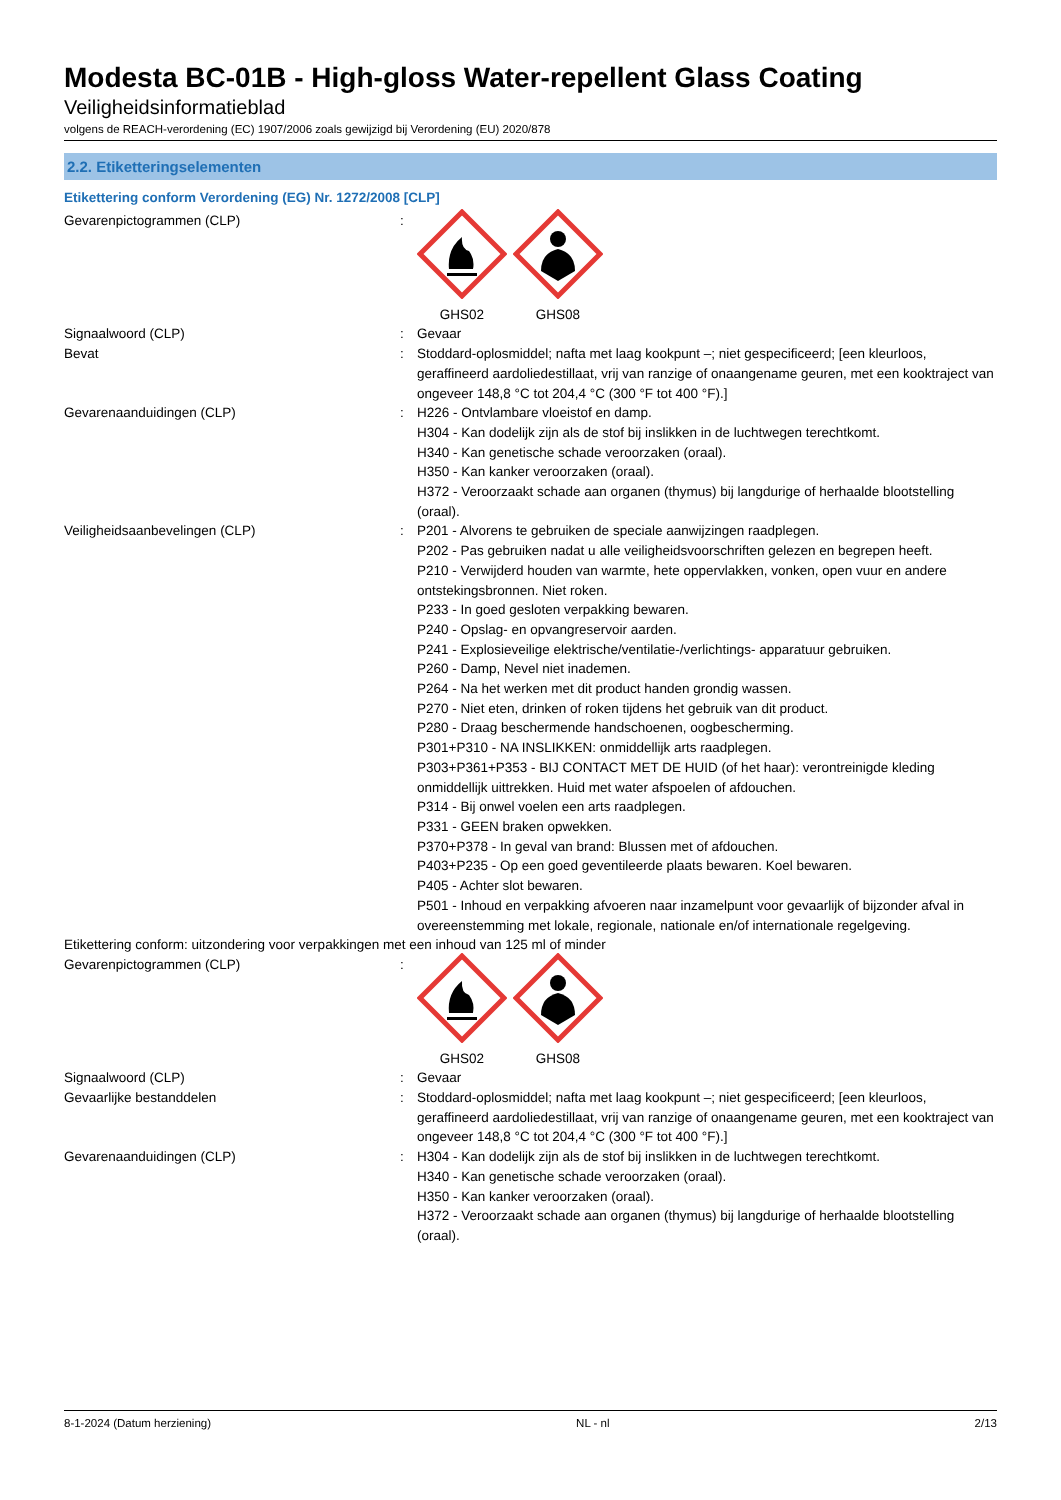Modesta BC-01B - High-gloss Water-repellent Glass Coating
Veiligheidsinformatieblad
volgens de REACH-verordening (EC) 1907/2006 zoals gewijzigd bij Verordening (EU) 2020/878
2.2. Etiketteringselementen
Etikettering conform Verordening (EG) Nr. 1272/2008 [CLP]
Gevarenpictogrammen (CLP) :
GHS02
GHS08
Signaalwoord (CLP) : Gevaar
Bevat : Stoddard-oplosmiddel; nafta met laag kookpunt –; niet gespecificeerd; [een kleurloos, geraffineerd aardoliedestillaat, vrij van ranzige of onaangename geuren, met een kooktraject van ongeveer 148,8 °C tot 204,4 °C (300 °F tot 400 °F).]
Gevarenaanduidingen (CLP) : H226 - Ontvlambare vloeistof en damp.
H304 - Kan dodelijk zijn als de stof bij inslikken in de luchtwegen terechtkomt.
H340 - Kan genetische schade veroorzaken (oraal).
H350 - Kan kanker veroorzaken (oraal).
H372 - Veroorzaakt schade aan organen (thymus) bij langdurige of herhaalde blootstelling (oraal).
Veiligheidsaanbevelingen (CLP) : P201 - Alvorens te gebruiken de speciale aanwijzingen raadplegen.
P202 - Pas gebruiken nadat u alle veiligheidsvoorschriften gelezen en begrepen heeft.
P210 - Verwijderd houden van warmte, hete oppervlakken, vonken, open vuur en andere ontstekingsbronnen. Niet roken.
P233 - In goed gesloten verpakking bewaren.
P240 - Opslag- en opvangreservoir aarden.
P241 - Explosieveilige elektrische/ventilatie-/verlichtings- apparatuur gebruiken.
P260 - Damp, Nevel niet inademen.
P264 - Na het werken met dit product handen grondig wassen.
P270 - Niet eten, drinken of roken tijdens het gebruik van dit product.
P280 - Draag beschermende handschoenen, oogbescherming.
P301+P310 - NA INSLIKKEN: onmiddellijk arts raadplegen.
P303+P361+P353 - BIJ CONTACT MET DE HUID (of het haar): verontreinigde kleding onmiddellijk uittrekken. Huid met water afspoelen of afdouchen.
P314 - Bij onwel voelen een arts raadplegen.
P331 - GEEN braken opwekken.
P370+P378 - In geval van brand: Blussen met of afdouchen.
P403+P235 - Op een goed geventileerde plaats bewaren. Koel bewaren.
P405 - Achter slot bewaren.
P501 - Inhoud en verpakking afvoeren naar inzamelpunt voor gevaarlijk of bijzonder afval in overeenstemming met lokale, regionale, nationale en/of internationale regelgeving.
Etikettering conform: uitzondering voor verpakkingen met een inhoud van 125 ml of minder
Gevarenpictogrammen (CLP) :
GHS02
GHS08
Signaalwoord (CLP) : Gevaar
Gevaarlijke bestanddelen : Stoddard-oplosmiddel; nafta met laag kookpunt –; niet gespecificeerd; [een kleurloos, geraffineerd aardoliedestillaat, vrij van ranzige of onaangename geuren, met een kooktraject van ongeveer 148,8 °C tot 204,4 °C (300 °F tot 400 °F).]
Gevarenaanduidingen (CLP) : H304 - Kan dodelijk zijn als de stof bij inslikken in de luchtwegen terechtkomt.
H340 - Kan genetische schade veroorzaken (oraal).
H350 - Kan kanker veroorzaken (oraal).
H372 - Veroorzaakt schade aan organen (thymus) bij langdurige of herhaalde blootstelling (oraal).
8-1-2024 (Datum herziening) NL - nl 2/13